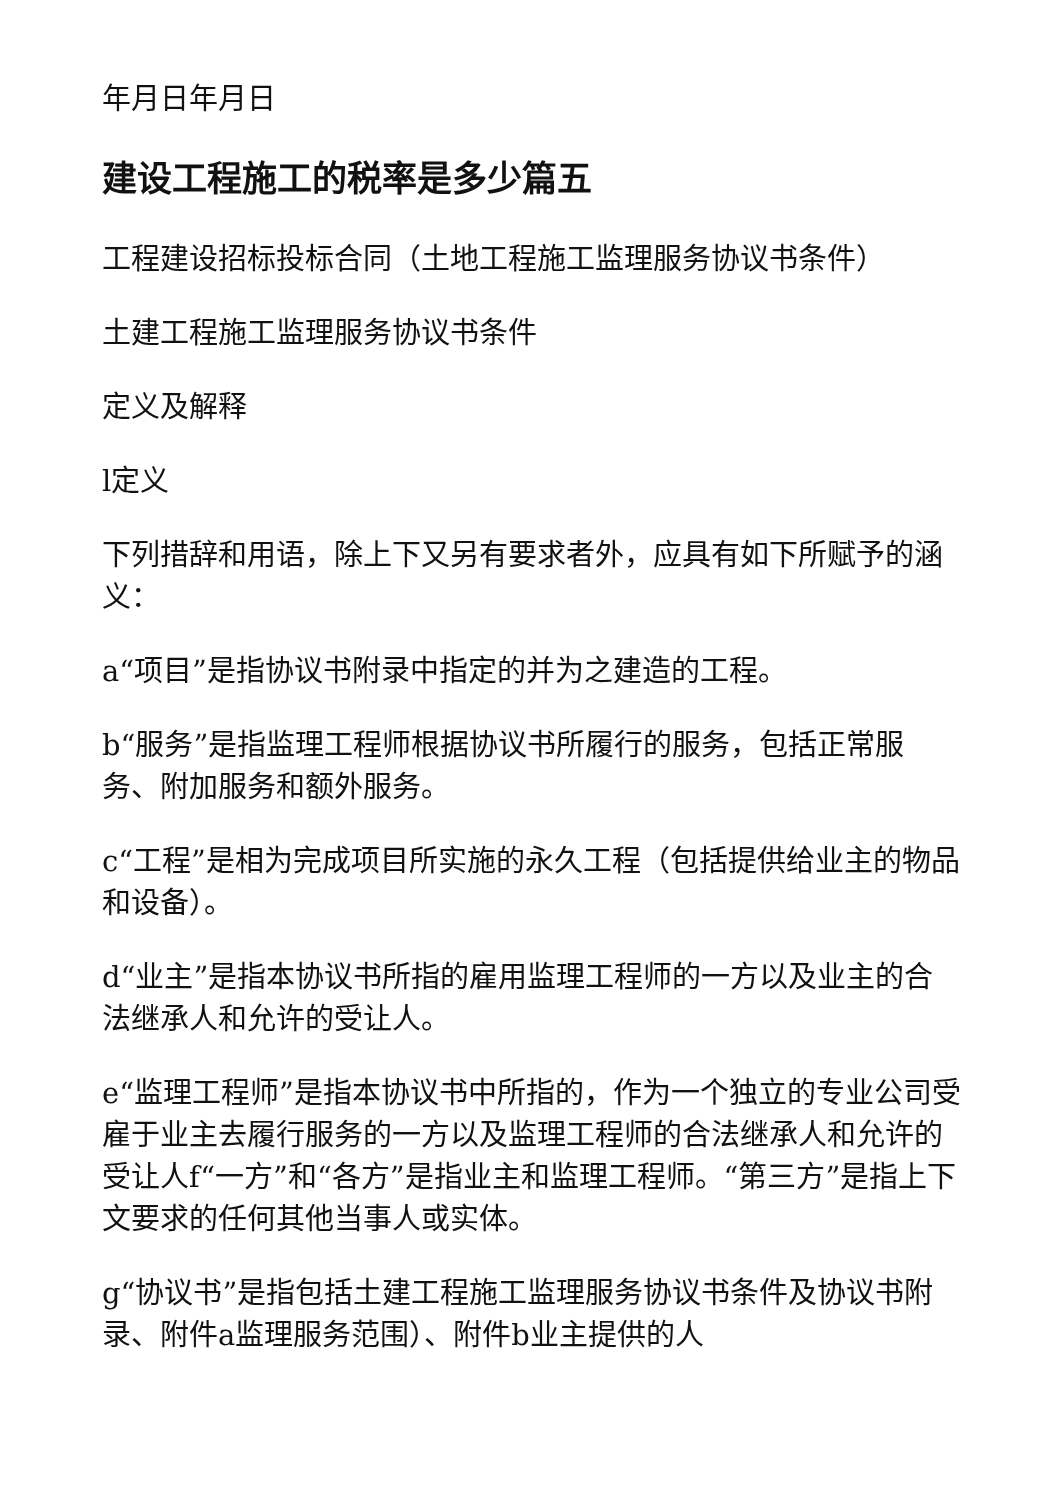年月日年月日
建设工程施工的税率是多少篇五
工程建设招标投标合同（土地工程施工监理服务协议书条件）
土建工程施工监理服务协议书条件
定义及解释
l定义
下列措辞和用语，除上下又另有要求者外，应具有如下所赋予的涵义：
a“项目”是指协议书附录中指定的并为之建造的工程。
b“服务”是指监理工程师根据协议书所履行的服务，包括正常服务、附加服务和额外服务。
c“工程”是相为完成项目所实施的永久工程（包括提供给业主的物品和设备）。
d“业主”是指本协议书所指的雇用监理工程师的一方以及业主的合法继承人和允许的受让人。
e“监理工程师”是指本协议书中所指的，作为一个独立的专业公司受雇于业主去履行服务的一方以及监理工程师的合法继承人和允许的受让人f“一方”和“各方”是指业主和监理工程师。“第三方”是指上下文要求的任何其他当事人或实体。
g“协议书”是指包括土建工程施工监理服务协议书条件及协议书附录、附件a监理服务范围）、附件b业主提供的人